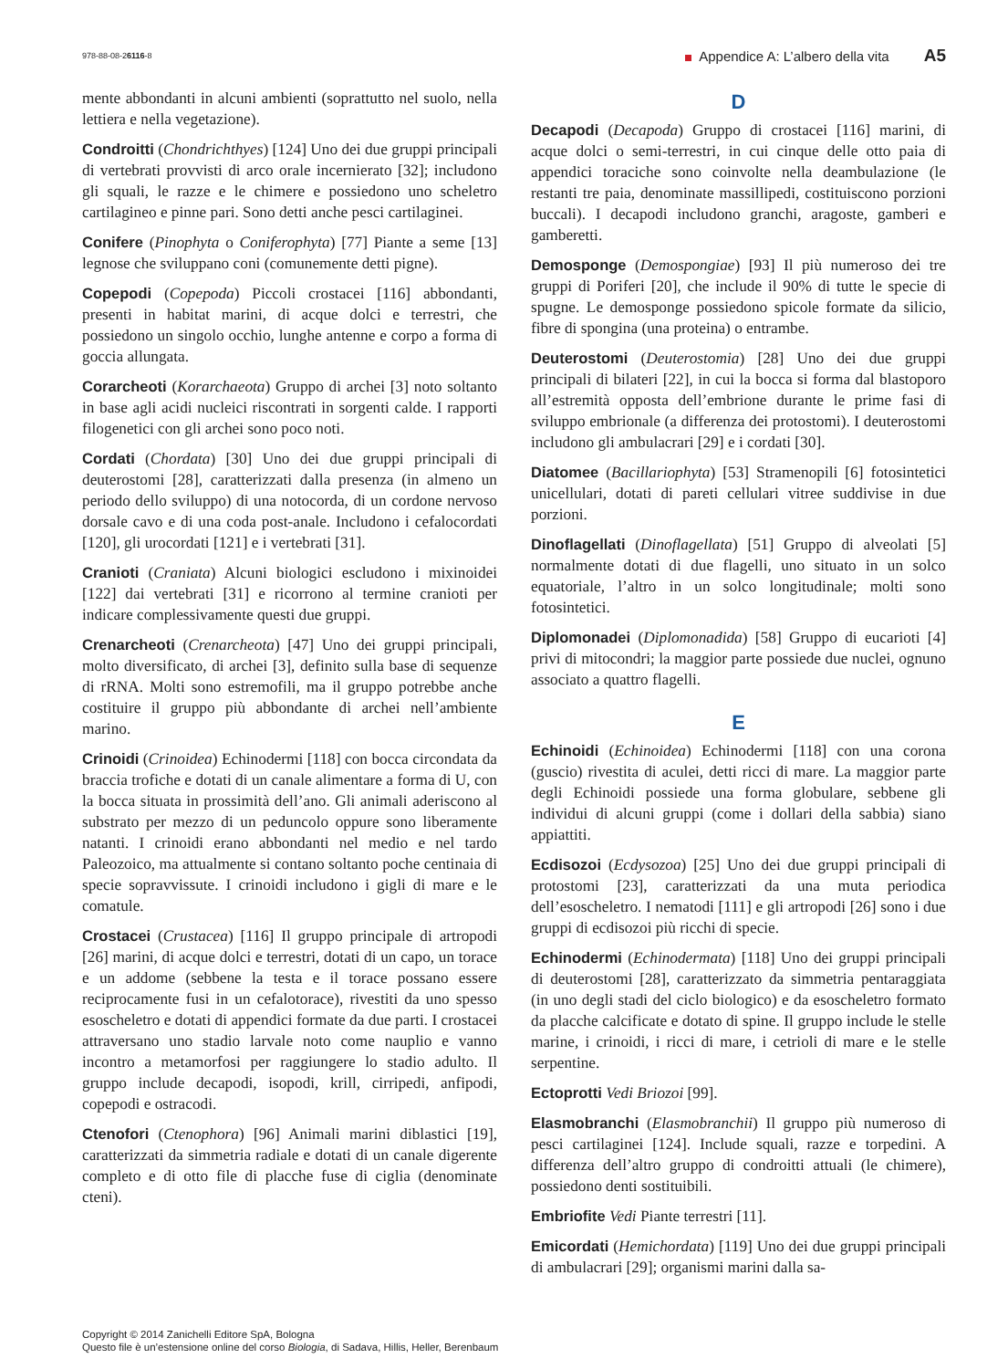978-88-08-26116-8 Appendice A: L’albero della vita A5
mente abbondanti in alcuni ambienti (soprattutto nel suolo, nella lettiera e nella vegetazione).
Condroitti (Chondrichthyes) [124] Uno dei due gruppi principali di vertebrati provvisti di arco orale incernierato [32]; includono gli squali, le razze e le chimere e possiedono uno scheletro cartilagineo e pinne pari. Sono detti anche pesci cartilaginei.
Conifere (Pinophyta o Coniferophyta) [77] Piante a seme [13] legnose che sviluppano coni (comunemente detti pigne).
Copepodi (Copepoda) Piccoli crostacei [116] abbondanti, presenti in habitat marini, di acque dolci e terrestri, che possiedono un singolo occhio, lunghe antenne e corpo a forma di goccia allungata.
Corarcheoti (Korarchaeota) Gruppo di archei [3] noto soltanto in base agli acidi nucleici riscontrati in sorgenti calde. I rapporti filogenetici con gli archei sono poco noti.
Cordati (Chordata) [30] Uno dei due gruppi principali di deuterostomi [28], caratterizzati dalla presenza (in almeno un periodo dello sviluppo) di una notocorda, di un cordone nervoso dorsale cavo e di una coda post-anale. Includono i cefalocordati [120], gli urocordati [121] e i vertebrati [31].
Cranioti (Craniata) Alcuni biologici escludono i mixinoidei [122] dai vertebrati [31] e ricorrono al termine cranioti per indicare complessivamente questi due gruppi.
Crenarcheoti (Crenarcheota) [47] Uno dei gruppi principali, molto diversificato, di archei [3], definito sulla base di sequenze di rRNA. Molti sono estremofili, ma il gruppo potrebbe anche costituire il gruppo più abbondante di archei nell’ambiente marino.
Crinoidi (Crinoidea) Echinodermi [118] con bocca circondata da braccia trofiche e dotati di un canale alimentare a forma di U, con la bocca situata in prossimità dell’ano. Gli animali aderiscono al substrato per mezzo di un peduncolo oppure sono liberamente natanti. I crinoidi erano abbondanti nel medio e nel tardo Paleozoico, ma attualmente si contano soltanto poche centinaia di specie sopravvissute. I crinoidi includono i gigli di mare e le comatule.
Crostacei (Crustacea) [116] Il gruppo principale di artropodi [26] marini, di acque dolci e terrestri, dotati di un capo, un torace e un addome (sebbene la testa e il torace possano essere reciprocamente fusi in un cefalotorace), rivestiti da uno spesso esoscheletro e dotati di appendici formate da due parti. I crostacei attraversano uno stadio larvale noto come nauplio e vanno incontro a metamorfosi per raggiungere lo stadio adulto. Il gruppo include decapodi, isopodi, krill, cirripedi, anfipodi, copepodi e ostracodi.
Ctenofori (Ctenophora) [96] Animali marini diblastici [19], caratterizzati da simmetria radiale e dotati di un canale digerente completo e di otto file di placche fuse di ciglia (denominate cteni).
D
Decapodi (Decapoda) Gruppo di crostacei [116] marini, di acque dolci o semi-terrestri, in cui cinque delle otto paia di appendici toraciche sono coinvolte nella deambulazione (le restanti tre paia, denominate massillipedi, costituiscono porzioni buccali). I decapodi includono granchi, aragoste, gamberi e gamberetti.
Demosponge (Demospongiae) [93] Il più numeroso dei tre gruppi di Poriferi [20], che include il 90% di tutte le specie di spugne. Le demosponge possiedono spicole formate da silicio, fibre di spongina (una proteina) o entrambe.
Deuterostomi (Deuterostomia) [28] Uno dei due gruppi principali di bilateri [22], in cui la bocca si forma dal blastoporo all’estremità opposta dell’embrione durante le prime fasi di sviluppo embrionale (a differenza dei protostomi). I deuterostomi includono gli ambulacrari [29] e i cordati [30].
Diatomee (Bacillariophyta) [53] Stramenopili [6] fotosintetici unicellulari, dotati di pareti cellulari vitree suddivise in due porzioni.
Dinoflagellati (Dinoflagellata) [51] Gruppo di alveolati [5] normalmente dotati di due flagelli, uno situato in un solco equatoriale, l’altro in un solco longitudinale; molti sono fotosintetici.
Diplomonadei (Diplomonadida) [58] Gruppo di eucarioti [4] privi di mitocondri; la maggior parte possiede due nuclei, ognuno associato a quattro flagelli.
E
Echinoidi (Echinoidea) Echinodermi [118] con una corona (guscio) rivestita di aculei, detti ricci di mare. La maggior parte degli Echinoidi possiede una forma globulare, sebbene gli individui di alcuni gruppi (come i dollari della sabbia) siano appiattiti.
Ecdisozoi (Ecdysozoa) [25] Uno dei due gruppi principali di protostomi [23], caratterizzati da una muta periodica dell’esoscheletro. I nematodi [111] e gli artropodi [26] sono i due gruppi di ecdisozoi più ricchi di specie.
Echinodermi (Echinodermata) [118] Uno dei gruppi principali di deuterostomi [28], caratterizzato da simmetria pentaraggiata (in uno degli stadi del ciclo biologico) e da esoscheletro formato da placche calcificate e dotato di spine. Il gruppo include le stelle marine, i crinoidi, i ricci di mare, i cetrioli di mare e le stelle serpentine.
Ectoprotti Vedi Briozoi [99].
Elasmobranchi (Elasmobranchii) Il gruppo più numeroso di pesci cartilaginei [124]. Include squali, razze e torpedini. A differenza dell’altro gruppo di condroitti attuali (le chimere), possiedono denti sostituibili.
Embriofite Vedi Piante terrestri [11].
Emicordati (Hemichordata) [119] Uno dei due gruppi principali di ambulacrari [29]; organismi marini dalla sa-
Copyright © 2014 Zanichelli Editore SpA, Bologna
Questo file è un’estensione online del corso Biologia, di Sadava, Hillis, Heller, Berenbaum